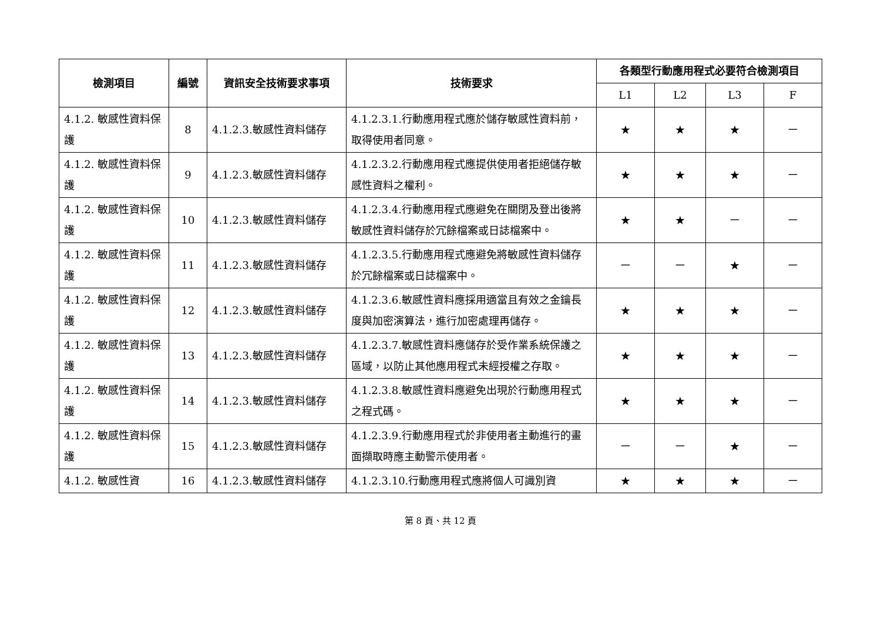| 檢測項目 | 編號 | 資訊安全技術要求事項 | 技術要求 | 各類型行動應用程式必要符合檢測項目 | | | |
| --- | --- | --- | --- | --- | --- | --- | --- |
| | | | | L1 | L2 | L3 | F |
| 4.1.2. 敏感性資料保護 | 8 | 4.1.2.3.敏感性資料儲存 | 4.1.2.3.1.行動應用程式應於儲存敏感性資料前，取得使用者同意。 | ★ | ★ | ★ | － |
| 4.1.2. 敏感性資料保護 | 9 | 4.1.2.3.敏感性資料儲存 | 4.1.2.3.2.行動應用程式應提供使用者拒絕儲存敏感性資料之權利。 | ★ | ★ | ★ | － |
| 4.1.2. 敏感性資料保護 | 10 | 4.1.2.3.敏感性資料儲存 | 4.1.2.3.4.行動應用程式應避免在關閉及登出後將敏感性資料儲存於冗餘檔案或日誌檔案中。 | ★ | ★ | － | － |
| 4.1.2. 敏感性資料保護 | 11 | 4.1.2.3.敏感性資料儲存 | 4.1.2.3.5.行動應用程式應避免將敏感性資料儲存於冗餘檔案或日誌檔案中。 | － | － | ★ | － |
| 4.1.2. 敏感性資料保護 | 12 | 4.1.2.3.敏感性資料儲存 | 4.1.2.3.6.敏感性資料應採用適當且有效之金鑰長度與加密演算法，進行加密處理再儲存。 | ★ | ★ | ★ | － |
| 4.1.2. 敏感性資料保護 | 13 | 4.1.2.3.敏感性資料儲存 | 4.1.2.3.7.敏感性資料應儲存於受作業系統保護之區域，以防止其他應用程式未經授權之存取。 | ★ | ★ | ★ | － |
| 4.1.2. 敏感性資料保護 | 14 | 4.1.2.3.敏感性資料儲存 | 4.1.2.3.8.敏感性資料應避免出現於行動應用程式之程式碼。 | ★ | ★ | ★ | － |
| 4.1.2. 敏感性資料保護 | 15 | 4.1.2.3.敏感性資料儲存 | 4.1.2.3.9.行動應用程式於非使用者主動進行的畫面擷取時應主動警示使用者。 | － | － | ★ | － |
| 4.1.2. 敏感性資 | 16 | 4.1.2.3.敏感性資料儲存 | 4.1.2.3.10.行動應用程式應將個人可識別資 | ★ | ★ | ★ | － |
第 8 頁、共 12 頁